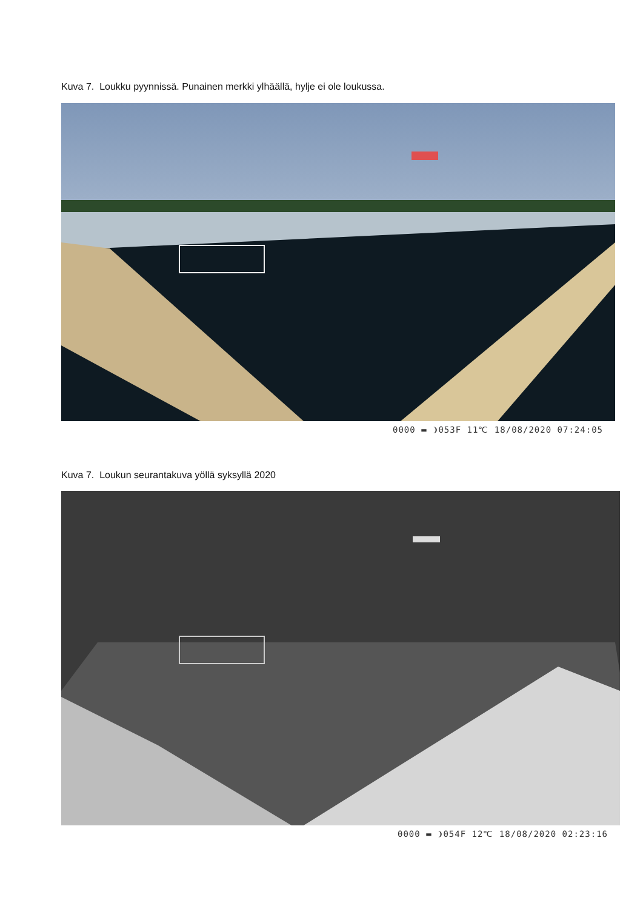Kuva 7. Loukku pyynnissä. Punainen merkki ylhäällä, hylje ei ole loukussa.
0000 ▬ ❩053F 11℃ 18/08/2020 07:24:05
Kuva 7. Loukun seurantakuva yöllä syksyllä 2020
0000 ▬ ❩054F 12℃ 18/08/2020 02:23:16